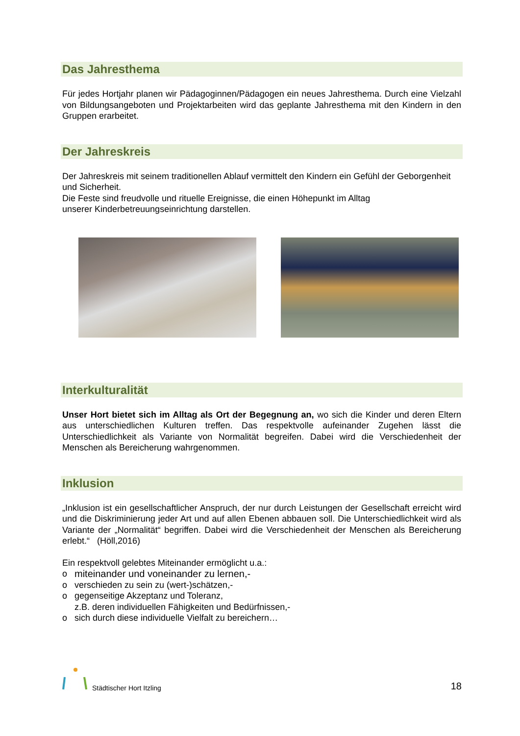Das Jahresthema
Für jedes Hortjahr planen wir Pädagoginnen/Pädagogen ein neues Jahresthema. Durch eine Vielzahl von Bildungsangeboten und Projektarbeiten wird das geplante Jahresthema mit den Kindern in den Gruppen erarbeitet.
Der Jahreskreis
Der Jahreskreis mit seinem traditionellen Ablauf vermittelt den Kindern ein Gefühl der Geborgenheit und Sicherheit.
Die Feste sind freudvolle und rituelle Ereignisse, die einen Höhepunkt im Alltag
unserer Kinderbetreuungseinrichtung darstellen.
Interkulturalität
Unser Hort bietet sich im Alltag als Ort der Begegnung an, wo sich die Kinder und deren Eltern aus unterschiedlichen Kulturen treffen. Das respektvolle aufeinander Zugehen lässt die Unterschiedlichkeit als Variante von Normalität begreifen. Dabei wird die Verschiedenheit der Menschen als Bereicherung wahrgenommen.
Inklusion
„Inklusion ist ein gesellschaftlicher Anspruch, der nur durch Leistungen der Gesellschaft erreicht wird und die Diskriminierung jeder Art und auf allen Ebenen abbauen soll. Die Unterschiedlichkeit wird als Variante der „Normalität“ begriffen. Dabei wird die Verschiedenheit der Menschen als Bereicherung erlebt.“ (Höll,2016)
Ein respektvoll gelebtes Miteinander ermöglicht u.a.:
o miteinander und voneinander zu lernen,-
o verschieden zu sein zu (wert-)schätzen,-
o gegenseitige Akzeptanz und Toleranz,
z.B. deren individuellen Fähigkeiten und Bedürfnissen,-
o sich durch diese individuelle Vielfalt zu bereichern…
Städtischer Hort Itzling
18